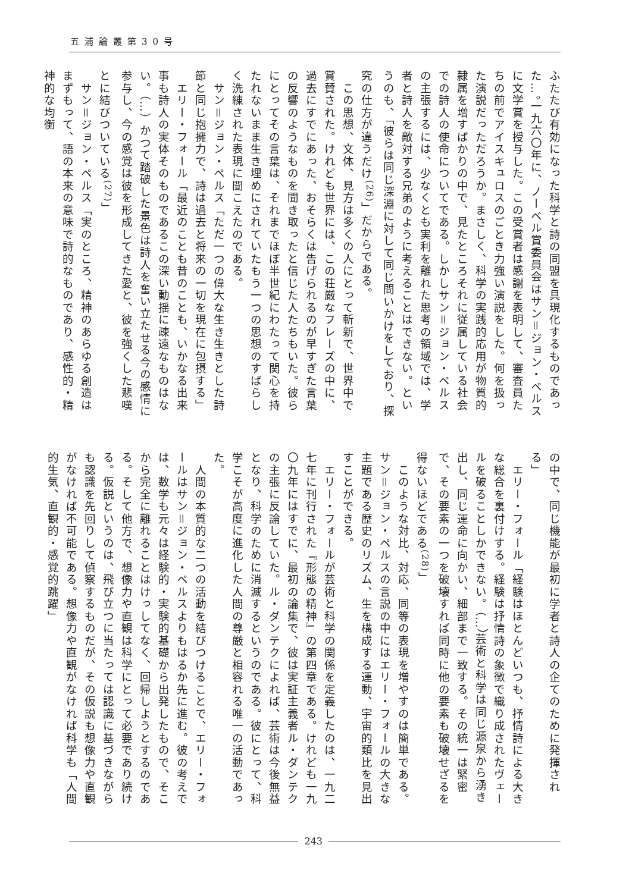五浦論叢第30号
ふたたび有効になった科学と詩の同盟を具現化するものであった…。一九六〇年に、ノーベル賞委員会はサン＝ジョン・ペルスに文学賞を授与した。この受賞者は感謝を表明して、審査員たちの前でアイスキュロスのごとき力強い演説をした。何を扱った演説だっただろうか。まさしく、科学の実践的応用が物質的隷属を増すばかりの中で、見たところそれに従属している社会での詩人の使命についてである。しかしサン＝ジョン・ペルスの主張するには、少なくとも実利を離れた思考の領域では、学者と詩人を敵対する兄弟のように考えることはできない。というのも、「彼らは同じ深淵に対して同じ問いかけをしており、探究の仕方が違うだけ<sup>(26)</sup>」だからである。
　この思想、文体、見方は多くの人にとって斬新で、世界中で賞賛された。けれども世界には、この荘厳なフレーズの中に、過去にすでにあった、おそらくは告げられるのが早すぎた言葉の反響のようなものを聞き取ったと信じた人たちもいた。彼らにとってその言葉は、それまでほぼ半世紀にわたって関心を持たれないまま生き埋めにされていたもう一つの思想のすばらしく洗練された表現に聞こえたのである。
　サン＝ジョン・ペルス「ただ一つの偉大な生き生きとした詩節と同じ抱擁力で、詩は過去と将来の一切を現在に包摂する」
　エリー・フォール「最近のことも昔のことも、いかなる出来事も詩人の実体そのものであるこの深い動揺に疎遠なものはない。（…）かつて踏破した景色は詩人を奮い立たせる今の感情に参与し、今の感覚は彼を形成してきた愛と、彼を強くした悲嘆とに結びついている<sup>(27)</sup>」
　サン＝ジョン・ペルス「実のところ、精神のあらゆる創造はまずもって、語の本来の意味で詩的なものであり、感性的・精神的な均衡
の中で、同じ機能が最初に学者と詩人の企てのために発揮される」
　エリー・フォール「経験はほとんどいつも、抒情詩による大きな総合を裏付けする。経験は抒情詩の象徴で織り成されたヴェールを破ることしかできない。（…）芸術と科学は同じ源泉から湧き出し、同じ運命に向かい、細部まで一致する。その統一は緊密で、その要素の一つを破壊すれば同時に他の要素も破壊せざるを得ないほどである<sup>(28)</sup>」
　このような対比、対応、同等の表現を増やすのは簡単である。サン＝ジョン・ペルスの言説の中にはエリー・フォールの大きな主題である歴史のリズム、生を構成する運動、宇宙的類比を見出すことができる。
　エリー・フォールが芸術と科学の関係を定義したのは、一九二七年に刊行された『形態の精神』の第四章である。けれども一九〇九年にはすでに、最初の論集で、彼は実証主義者ル・ダンテクの主張に反論していた。ル・ダンテクによれば、芸術は今後無益となり、科学のために消滅するというのである。彼にとって、科学こそが高度に進化した人間の尊厳と相容れる唯一の活動であった。
　人間の本質的な二つの活動を結びつけることで、エリー・フォールはサン＝ジョン・ペルスよりもはるか先に進む。彼の考えでは、数学も元々は経験的・実験的基礎から出発したもので、そこから完全に離れることはけっしてなく、回帰しようとするのである。そして他方で、想像力や直観は科学にとって必要であり続ける。仮説というのは、飛び立つに当たっては認識に基づきながらも認識を先回りして偵察するものだが、その仮説も想像力や直観がなければ不可能である。想像力や直観がなければ科学も「人間的生気、直観的・感覚的跳躍」
243